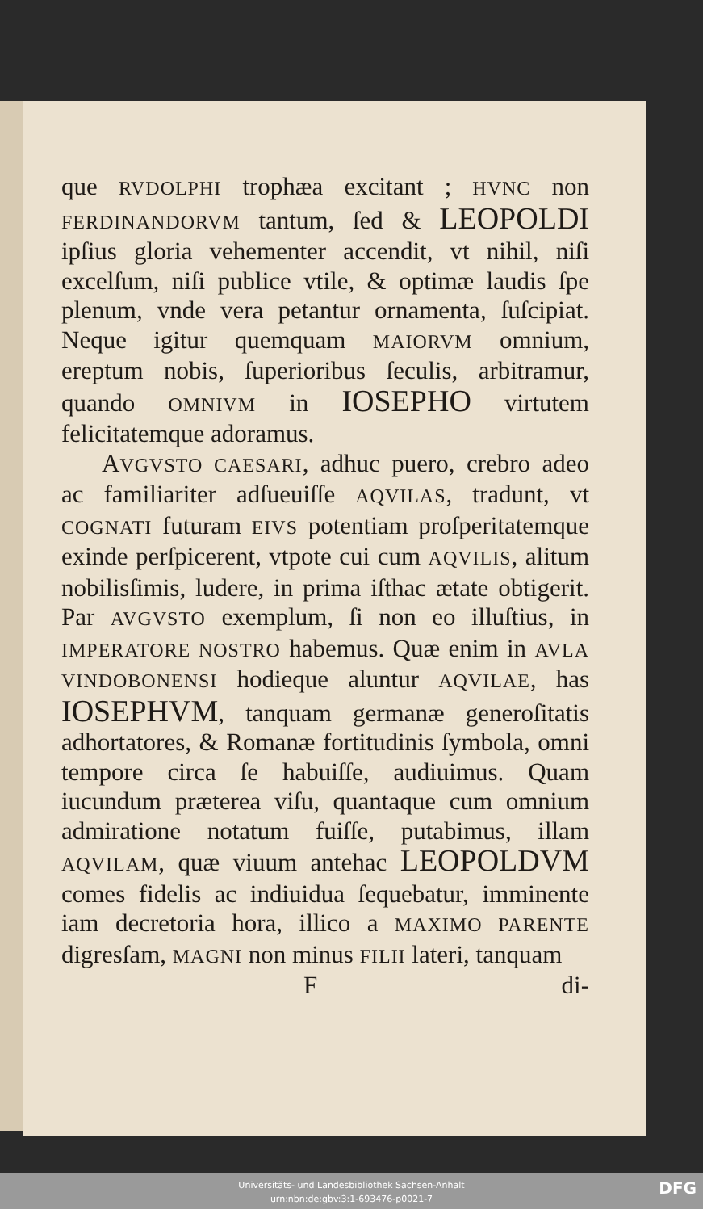que RVDOLPHI trophæa excitant ; HVNC non FERDINANDORVM tantum, ſed & LEOPOLDI ipſius gloria vehementer accendit, vt nihil, niſi excelſum, niſi publice vtile, & optimæ laudis ſpe plenum, vnde vera petantur ornamenta, ſuſcipiat. Neque igitur quemquam MAIORVM omnium, ereptum nobis, ſuperioribus ſeculis, arbitramur, quando OMNIVM in IOSEPHO virtutem felicitatemque adoramus.
AVGVSTO CAESARI, adhuc puero, crebro adeo ac familiariter adſueuiſſe AQVILAS, tradunt, vt COGNATI futuram EIVS potentiam proſperitatemque exinde perſpicerent, vtpote cui cum AQVILIS, alitum nobilisſimis, ludere, in prima iſthac ætate obtigerit. Par AVGVSTO exemplum, ſi non eo illuſtius, in IMPERATORE NOSTRO habemus. Quæ enim in AVLA VINDOBONENSI hodieque aluntur AQVILAE, has IOSEPHVM, tanquam germanæ generoſitatis adhortatores, & Romanæ fortitudinis ſymbola, omni tempore circa ſe habuiſſe, audiuimus. Quam iucundum præterea viſu, quantaque cum omnium admiratione notatum fuiſſe, putabimus, illam AQVILAM, quæ viuum antehac LEOPOLDVM comes fidelis ac indiuidua ſequebatur, imminente iam decretoria hora, illico a MAXIMO PARENTE digresſam, MAGNI non minus FILII lateri, tanquam
Fdi-
Universitäts- und Landesbibliothek Sachsen-Anhalt
urn:nbn:de:gbv:3:1-693476-p0021-7
DFG